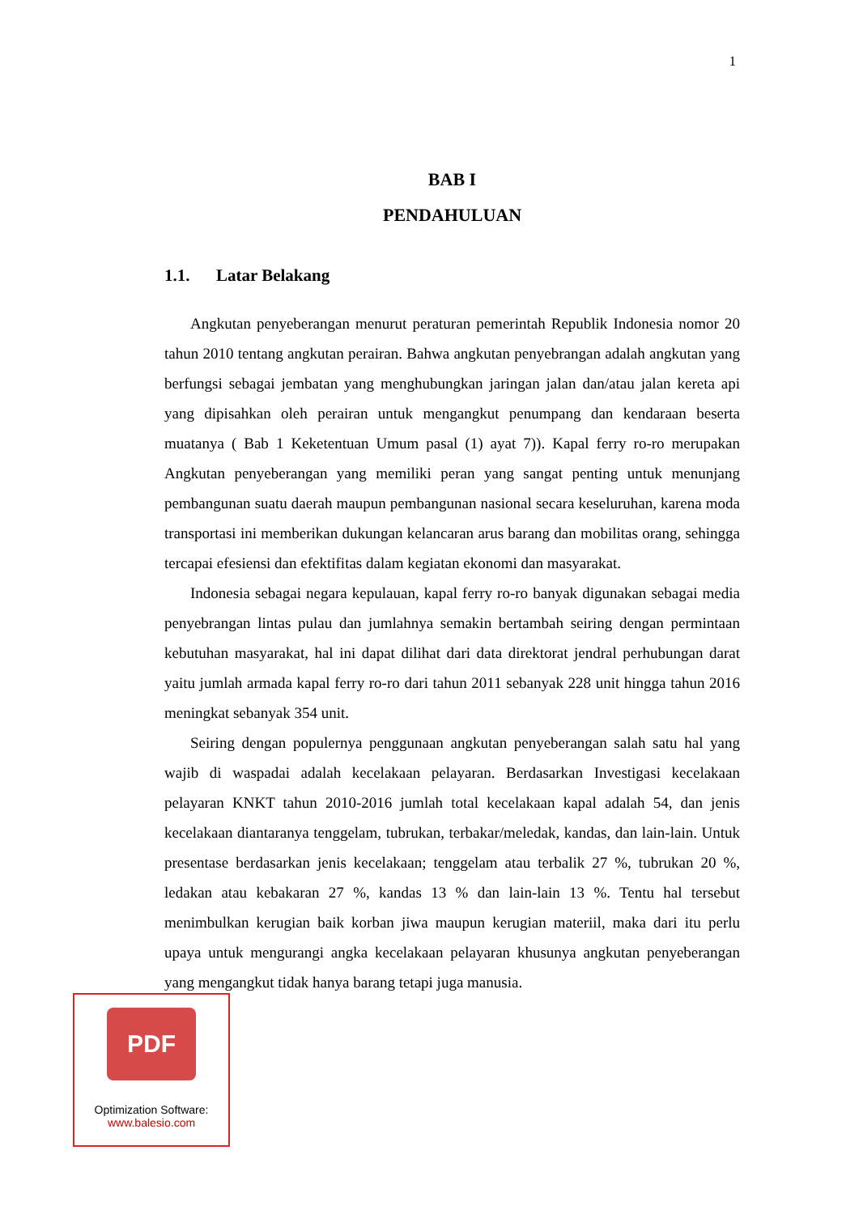1
BAB I
PENDAHULUAN
1.1. Latar Belakang
Angkutan penyeberangan menurut peraturan pemerintah Republik Indonesia nomor 20 tahun 2010 tentang angkutan perairan. Bahwa angkutan penyebrangan adalah angkutan yang berfungsi sebagai jembatan yang menghubungkan jaringan jalan dan/atau jalan kereta api yang dipisahkan oleh perairan untuk mengangkut penumpang dan kendaraan beserta muatanya ( Bab 1 Keketentuan Umum pasal (1) ayat 7)). Kapal ferry ro-ro merupakan Angkutan penyeberangan yang memiliki peran yang sangat penting untuk menunjang pembangunan suatu daerah maupun pembangunan nasional secara keseluruhan, karena moda transportasi ini memberikan dukungan kelancaran arus barang dan mobilitas orang, sehingga tercapai efesiensi dan efektifitas dalam kegiatan ekonomi dan masyarakat.
Indonesia sebagai negara kepulauan, kapal ferry ro-ro banyak digunakan sebagai media penyebrangan lintas pulau dan jumlahnya semakin bertambah seiring dengan permintaan kebutuhan masyarakat, hal ini dapat dilihat dari data direktorat jendral perhubungan darat yaitu jumlah armada kapal ferry ro-ro dari tahun 2011 sebanyak 228 unit hingga tahun 2016 meningkat sebanyak 354 unit.
Seiring dengan populernya penggunaan angkutan penyeberangan salah satu hal yang wajib di waspadai adalah kecelakaan pelayaran. Berdasarkan Investigasi kecelakaan pelayaran KNKT tahun 2010-2016 jumlah total kecelakaan kapal adalah 54, dan jenis kecelakaan diantaranya tenggelam, tubrukan, terbakar/meledak, kandas, dan lain-lain. Untuk presentase berdasarkan jenis kecelakaan; tenggelam atau terbalik 27 %, tubrukan 20 %, ledakan atau kebakaran 27 %, kandas 13 % dan lain-lain 13 %. Tentu hal tersebut menimbulkan kerugian baik korban jiwa maupun kerugian materiil, maka dari itu perlu upaya untuk mengurangi angka kecelakaan pelayaran khusunya angkutan penyeberangan yang mengangkut tidak hanya barang tetapi juga manusia.
PDF
Optimization Software:
www.balesio.com